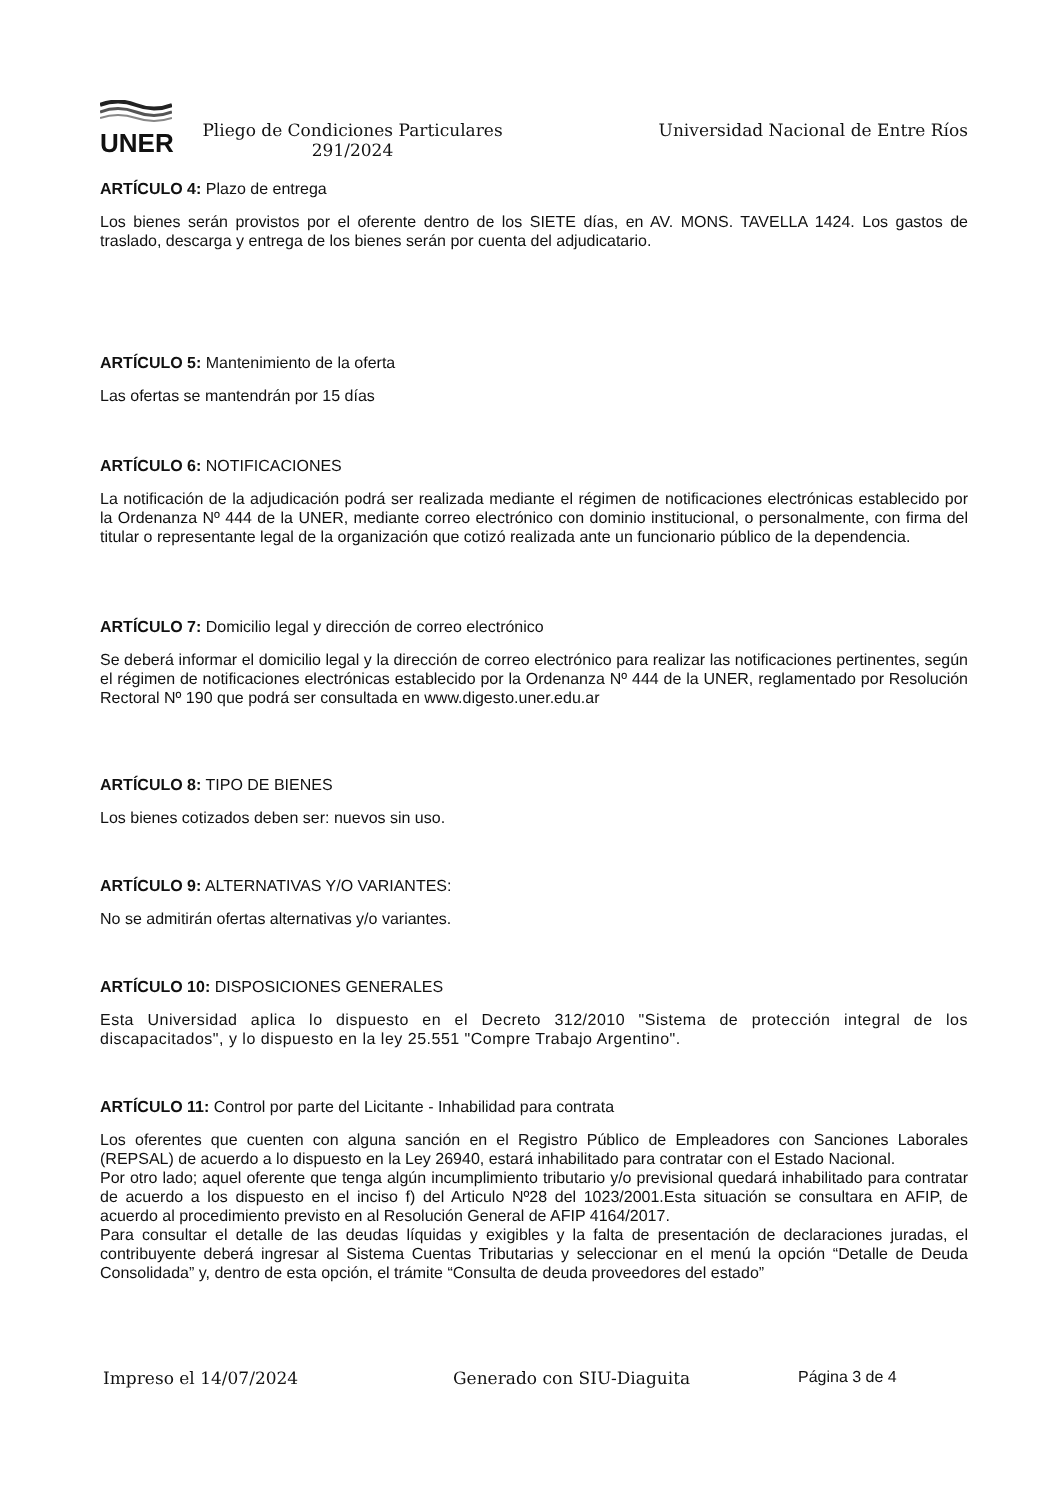UNER
Pliego de Condiciones Particulares
291/2024
Universidad Nacional de Entre Ríos
ARTÍCULO 4: Plazo de entrega
Los bienes serán provistos por el oferente dentro de los SIETE días, en AV. MONS. TAVELLA 1424. Los gastos de traslado, descarga y entrega de los bienes serán por cuenta del adjudicatario.
ARTÍCULO 5: Mantenimiento de la oferta
Las ofertas se mantendrán por 15 días
ARTÍCULO 6: NOTIFICACIONES
La notificación de la adjudicación podrá ser realizada mediante el régimen de notificaciones electrónicas establecido por la Ordenanza Nº 444 de la UNER, mediante correo electrónico con dominio institucional, o personalmente, con firma del titular o representante legal de la organización que cotizó realizada ante un funcionario público de la dependencia.
ARTÍCULO 7: Domicilio legal y dirección de correo electrónico
Se deberá informar el domicilio legal y la dirección de correo electrónico para realizar las notificaciones pertinentes, según el régimen de notificaciones electrónicas establecido por la Ordenanza Nº 444 de la UNER, reglamentado por Resolución Rectoral Nº 190 que podrá ser consultada en www.digesto.uner.edu.ar
ARTÍCULO 8: TIPO DE BIENES
Los bienes cotizados deben ser: nuevos sin uso.
ARTÍCULO 9: ALTERNATIVAS Y/O VARIANTES:
No se admitirán ofertas alternativas y/o variantes.
ARTÍCULO 10: DISPOSICIONES GENERALES
Esta Universidad aplica lo dispuesto en el Decreto 312/2010 "Sistema de protección integral de los discapacitados", y lo dispuesto en la ley 25.551 "Compre Trabajo Argentino".
ARTÍCULO 11: Control por parte del Licitante - Inhabilidad para contrata
Los oferentes que cuenten con alguna sanción en el Registro Público de Empleadores con Sanciones Laborales (REPSAL) de acuerdo a lo dispuesto en la Ley 26940, estará inhabilitado para contratar con el Estado Nacional.
Por otro lado; aquel oferente que tenga algún incumplimiento tributario y/o previsional quedará inhabilitado para contratar de acuerdo a los dispuesto en el inciso f) del Articulo Nº28 del 1023/2001.Esta situación se consultara en AFIP, de acuerdo al procedimiento previsto en al Resolución General de AFIP 4164/2017.
Para consultar el detalle de las deudas líquidas y exigibles y la falta de presentación de declaraciones juradas, el contribuyente deberá ingresar al Sistema Cuentas Tributarias y seleccionar en el menú la opción “Detalle de Deuda Consolidada” y, dentro de esta opción, el trámite “Consulta de deuda proveedores del estado”
Impreso el 14/07/2024 Generado con SIU-Diaguita Página 3 de 4